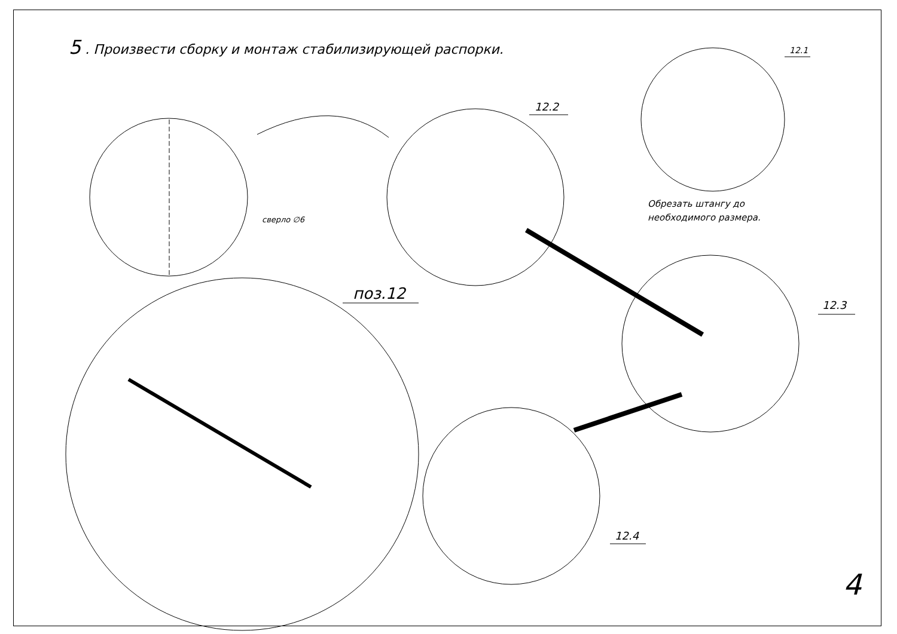5 . Произвести сборку и монтаж стабилизирующей распорки.
12.2
12.1
12.3
12.4
поз.12
сверло ∅6
Обрезать штангу до
необходимого размера.
4